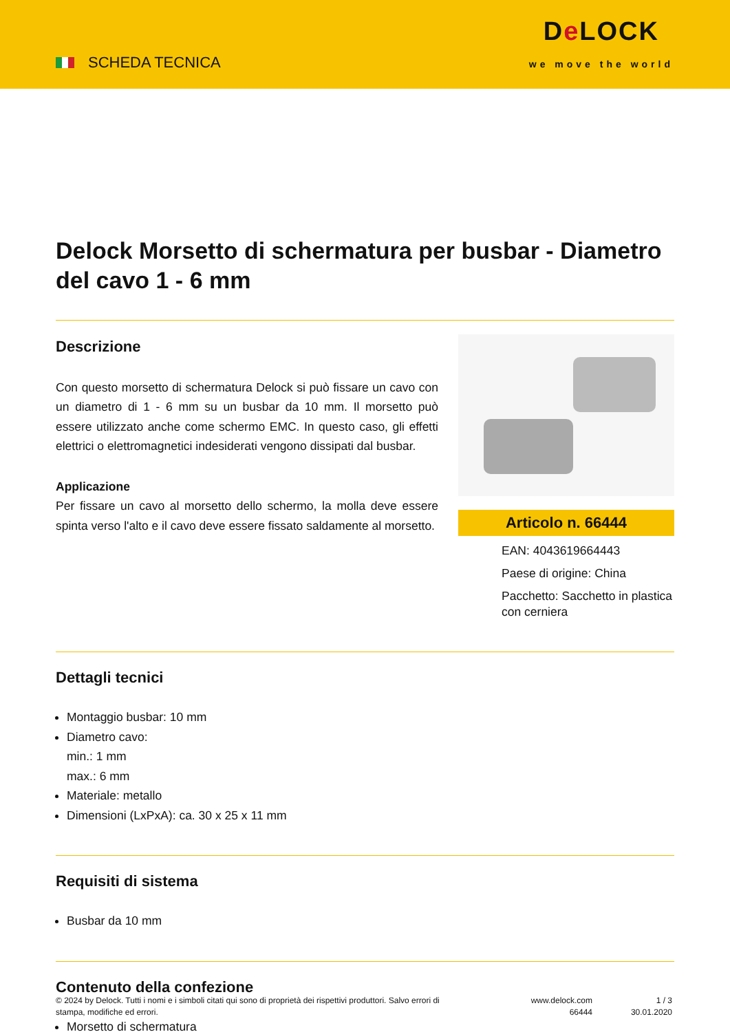SCHEDA TECNICA
De LOCK
we move the world
Delock Morsetto di schermatura per busbar - Diametro del cavo 1 - 6 mm
Descrizione
Con questo morsetto di schermatura Delock si può fissare un cavo con un diametro di 1 - 6 mm su un busbar da 10 mm. Il morsetto può essere utilizzato anche come schermo EMC. In questo caso, gli effetti elettrici o elettromagnetici indesiderati vengono dissipati dal busbar.
Applicazione
Per fissare un cavo al morsetto dello schermo, la molla deve essere spinta verso l'alto e il cavo deve essere fissato saldamente al morsetto.
Articolo n. 66444
EAN: 4043619664443
Paese di origine: China
Pacchetto: Sacchetto in plastica con cerniera
Dettagli tecnici
Montaggio busbar: 10 mm
Diametro cavo:
min.: 1 mm
max.: 6 mm
Materiale: metallo
Dimensioni (LxPxA): ca. 30 x 25 x 11 mm
Requisiti di sistema
Busbar da 10 mm
Contenuto della confezione
Morsetto di schermatura
© 2024 by Delock. Tutti i nomi e i simboli citati qui sono di proprietà dei rispettivi produttori. Salvo errori di stampa, modifiche ed errori.
www.delock.com
66444
1 / 3
30.01.2020